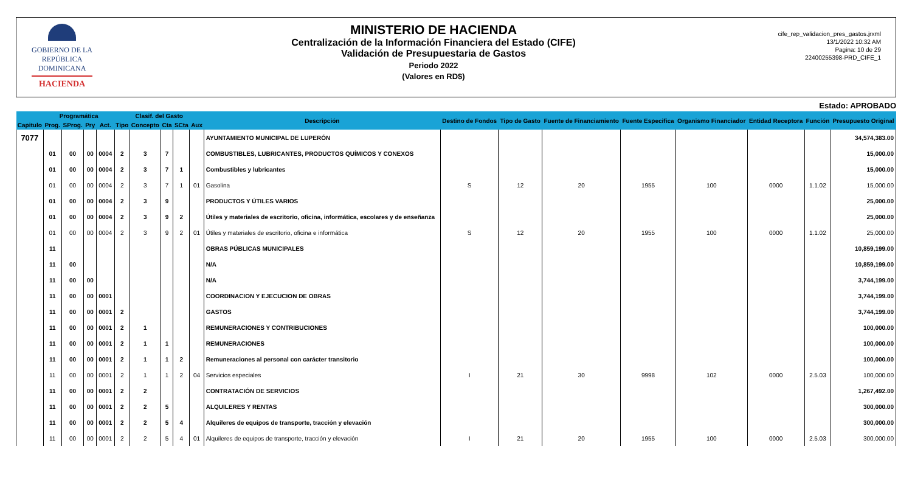GOBIERNO DE LA
REPÚBLICA
DOMINICANA
HACIENDA
MINISTERIO DE HACIENDA
Centralización de la Información Financiera del Estado (CIFE)
Validación de Presupuestaria de Gastos
Periodo 2022
(Valores en RD$)
cife_rep_validacion_pres_gastos.jrxml
13/1/2022 10:32 AM
Pagina: 10 de 29
22400255398-PRD_CIFE_1
Estado: APROBADO
| | Programática | | | | Clasif. del Gasto | | | | | Descripción | Destino de Fondos | Tipo de Gasto | Fuente de Financiamiento | Fuente Especifica | Organismo Financiador | Entidad Receptora | Función | Presupuesto Original |
| --- | --- | --- | --- | --- | --- | --- | --- | --- | --- | --- | --- | --- | --- | --- | --- | --- | --- | --- |
| Capitulo | Prog. | SProg. | Pry | Act. | Tipo | Concepto | Cta | SCta | Aux | | | | | | | | | |
| 7077 | | | | | | | | | | AYUNTAMIENTO MUNICIPAL DE LUPERÓN | | | | | | | | 34,574,383.00 |
| | 01 | 00 | 00 | 0004 | 2 | 3 | 7 | | | COMBUSTIBLES, LUBRICANTES, PRODUCTOS QUÍMICOS Y CONEXOS | | | | | | | | 15,000.00 |
| | 01 | 00 | 00 | 0004 | 2 | 3 | 7 | 1 | | Combustibles y lubricantes | | | | | | | | 15,000.00 |
| | 01 | 00 | 00 | 0004 | 2 | 3 | 7 | 1 | 01 | Gasolina | S | 12 | 20 | 1955 | 100 | 0000 | 1.1.02 | 15,000.00 |
| | 01 | 00 | 00 | 0004 | 2 | 3 | 9 | | | PRODUCTOS Y ÚTILES VARIOS | | | | | | | | 25,000.00 |
| | 01 | 00 | 00 | 0004 | 2 | 3 | 9 | 2 | | Útiles y materiales de escritorio, oficina, informática, escolares y de enseñanza | | | | | | | | 25,000.00 |
| | 01 | 00 | 00 | 0004 | 2 | 3 | 9 | 2 | 01 | Útiles y materiales de escritorio, oficina e informática | S | 12 | 20 | 1955 | 100 | 0000 | 1.1.02 | 25,000.00 |
| | 11 | | | | | | | | | OBRAS PÚBLICAS MUNICIPALES | | | | | | | | 10,859,199.00 |
| | 11 | 00 | | | | | | | | N/A | | | | | | | | 10,859,199.00 |
| | 11 | 00 | 00 | | | | | | | N/A | | | | | | | | 3,744,199.00 |
| | 11 | 00 | 00 | 0001 | | | | | | COORDINACION Y EJECUCION DE OBRAS | | | | | | | | 3,744,199.00 |
| | 11 | 00 | 00 | 0001 | 2 | | | | | GASTOS | | | | | | | | 3,744,199.00 |
| | 11 | 00 | 00 | 0001 | 2 | 1 | | | | REMUNERACIONES Y CONTRIBUCIONES | | | | | | | | 100,000.00 |
| | 11 | 00 | 00 | 0001 | 2 | 1 | 1 | | | REMUNERACIONES | | | | | | | | 100,000.00 |
| | 11 | 00 | 00 | 0001 | 2 | 1 | 1 | 2 | | Remuneraciones al personal con carácter transitorio | | | | | | | | 100,000.00 |
| | 11 | 00 | 00 | 0001 | 2 | 1 | 1 | 2 | 04 | Servicios especiales | I | 21 | 30 | 9998 | 102 | 0000 | 2.5.03 | 100,000.00 |
| | 11 | 00 | 00 | 0001 | 2 | 2 | | | | CONTRATACIÓN DE SERVICIOS | | | | | | | | 1,267,492.00 |
| | 11 | 00 | 00 | 0001 | 2 | 2 | 5 | | | ALQUILERES Y RENTAS | | | | | | | | 300,000.00 |
| | 11 | 00 | 00 | 0001 | 2 | 2 | 5 | 4 | | Alquileres de equipos de transporte, tracción y elevación | | | | | | | | 300,000.00 |
| | 11 | 00 | 00 | 0001 | 2 | 2 | 5 | 4 | 01 | Alquileres de equipos de transporte, tracción y elevación | I | 21 | 20 | 1955 | 100 | 0000 | 2.5.03 | 300,000.00 |